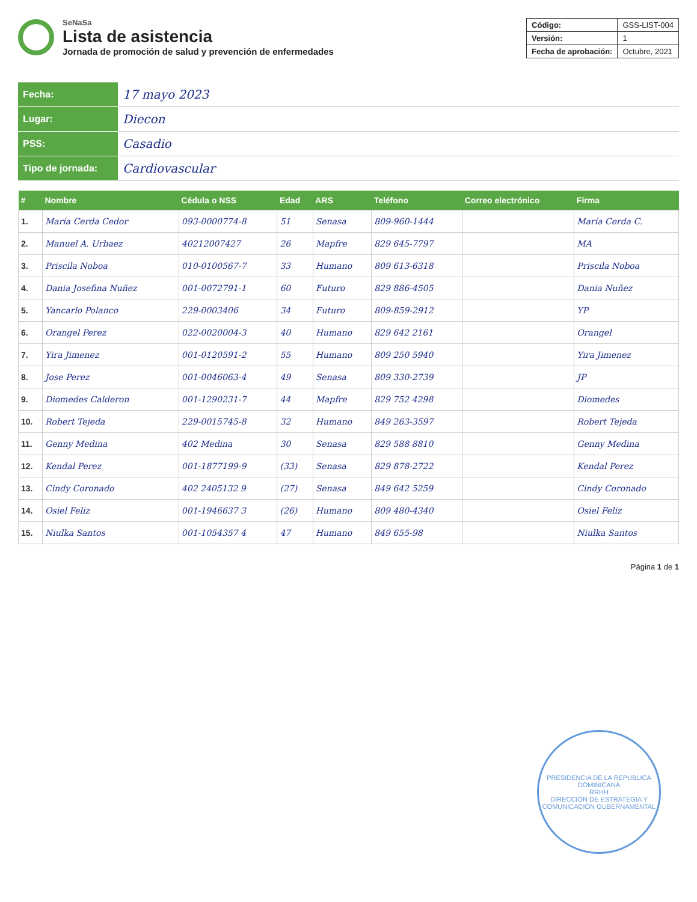SeNaSa
Lista de asistencia
Jornada de promoción de salud y prevención de enfermedades
| Código: | GSS-LIST-004 |
| Versión: | 1 |
| Fecha de aprobación: | Octubre, 2021 |
| Fecha: | 17 mayo 2023 |
| Lugar: | Diecon |
| PSS: | Casadio |
| Tipo de jornada: | Cardiovascular |
| # | Nombre | Cédula o NSS | Edad | ARS | Teléfono | Correo electrónico | Firma |
| --- | --- | --- | --- | --- | --- | --- | --- |
| 1. | María Cerda Cedor | 093-0000774-8 | 51 | Senasa | 809-960-1444 | | María Cerda C. |
| 2. | Manuel A. Urbaez | 40212007427 | 26 | Mapfre | 829 645-7797 | | MA |
| 3. | Priscila Noboa | 010-0100567-7 | 33 | Humano | 809 613-6318 | | Priscila Noboa |
| 4. | Dania Josefina Nuñez | 001-0072791-1 | 60 | Futuro | 829 886-4505 | | Dania Nuñez |
| 5. | Yancarlo Polanco | 229-0003406 | 34 | Futuro | 809-859-2912 | | YP |
| 6. | Orangel Perez | 022-0020004-3 | 40 | Humano | 829 642 2161 | | Orangel |
| 7. | Yira Jimenez | 001-0120591-2 | 55 | Humano | 809 250 5940 | | Yira Jimenez |
| 8. | Jose Perez | 001-0046063-4 | 49 | Senasa | 809 330-2739 | | JP |
| 9. | Diomedes Calderon | 001-1290231-7 | 44 | Mapfre | 829 752 4298 | | Diomedes |
| 10. | Robert Tejeda | 229-0015745-8 | 32 | Humano | 849 263-3597 | | Robert Tejeda |
| 11. | Genny Medina | 402 Medina | 30 | Senasa | 829 588 8810 | | Genny Medina |
| 12. | Kendal Perez | 001-1877199-9 | (33) | Senasa | 829 878-2722 | | Kendal Perez |
| 13. | Cindy Coronado | 402 2405132 9 | (27) | Senasa | 849 642 5259 | | Cindy Coronado |
| 14. | Osiel Feliz | 001-1946637 3 | (26) | Humano | 809 480-4340 | | Osiel Feliz |
| 15. | Niulka Santos | 001-1054357 4 | 47 | Humano | 849 655-98 | | Niulka Santos |
Página 1 de 1
PRESIDENCIA DE LA REPÚBLICA DOMINICANA
RRHH
DIRECCIÓN DE ESTRATEGIA Y COMUNICACIÓN GUBERNAMENTAL